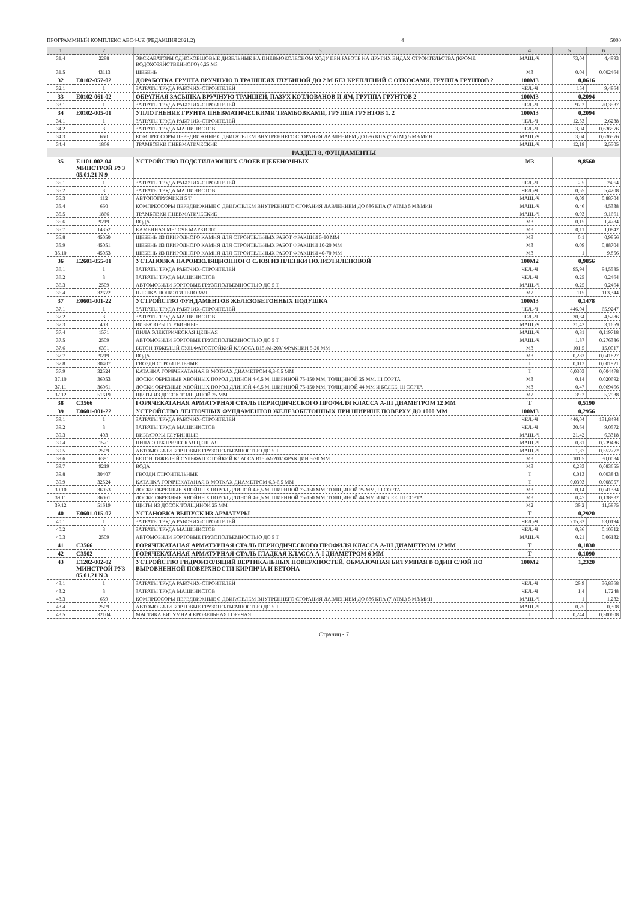ПРОГРАММНЫЙ КОМПЛЕКС АВС4-UZ (РЕДАКЦИЯ 2021.2) 4 5000
| 1 | 2 | 3 | 4 | 5 | 6 |
| --- | --- | --- | --- | --- | --- |
| 31.4 | 2288 | ЭКСКАВАТОРЫ ОДНОКОВШОВЫЕ ДИЗЕЛЬНЫЕ НА ПНЕВМОКОЛЕСНОМ ХОДУ ПРИ РАБОТЕ НА ДРУГИХ ВИДАХ СТРОИТЕЛЬСТВА (КРОМЕ ВОДОХОЗЯЙСТВЕННОГО) 0,25 М3 | МАШ.-Ч | 73,04 | 4,4993 |
| 31.5 | 43113 | ЩЕБЕНЬ | М3 | 0,04 | 0,002464 |
| 32 | Е0102-057-02 | ДОРАБОТКА ГРУНТА ВРУЧНУЮ В ТРАНШЕЯХ ГЛУБИНОЙ ДО 2 М БЕЗ КРЕПЛЕНИЙ С ОТКОСАМИ, ГРУППА ГРУНТОВ 2 | 100М3 | 0,0616 | |
| 32.1 | 1 | ЗАТРАТЫ ТРУДА РАБОЧИХ-СТРОИТЕЛЕЙ | ЧЕЛ.-Ч | 154 | 9,4864 |
| 33 | Е0102-061-02 | ОБРАТНАЯ ЗАСЫПКА ВРУЧНУЮ ТРАНШЕЙ, ПАЗУХ КОТЛОВАНОВ И ЯМ, ГРУППА ГРУНТОВ 2 | 100М3 | 0,2094 | |
| 33.1 | 1 | ЗАТРАТЫ ТРУДА РАБОЧИХ-СТРОИТЕЛЕЙ | ЧЕЛ.-Ч | 97,2 | 20,3537 |
| 34 | Е0102-005-01 | УПЛОТНЕНИЕ ГРУНТА ПНЕВМАТИЧЕСКИМИ ТРАМБОВКАМИ, ГРУППА ГРУНТОВ 1, 2 | 100М3 | 0,2094 | |
| 34.1 | 1 | ЗАТРАТЫ ТРУДА РАБОЧИХ-СТРОИТЕЛЕЙ | ЧЕЛ.-Ч | 12,53 | 2,6238 |
| 34.2 | 3 | ЗАТРАТЫ ТРУДА МАШИНИСТОВ | ЧЕЛ.-Ч | 3,04 | 0,636576 |
| 34.3 | 660 | КОМПРЕССОРЫ ПЕРЕДВИЖНЫЕ С ДВИГАТЕЛЕМ ВНУТРЕННЕГО СГОРАНИЯ ДАВЛЕНИЕМ ДО 686 КПА (7 АТМ.) 5 М3/МИН | МАШ.-Ч | 3,04 | 0,636576 |
| 34.4 | 1866 | ТРАМБОВКИ ПНЕВМАТИЧЕСКИЕ | МАШ.-Ч | 12,18 | 2,5505 |
| РАЗДЕЛ 8. ФУНДАМЕНТЫ | | | | | |
| 35 | Е1101-002-04 МИНСТРОЙ РУЗ 05.01.21 N 9 | УСТРОЙСТВО ПОДСТИЛАЮЩИХ СЛОЕВ ЩЕБЕНОЧНЫХ | М3 | 9,8560 | |
| 35.1 | 1 | ЗАТРАТЫ ТРУДА РАБОЧИХ-СТРОИТЕЛЕЙ | ЧЕЛ.-Ч | 2,5 | 24,64 |
| 35.2 | 3 | ЗАТРАТЫ ТРУДА МАШИНИСТОВ | ЧЕЛ.-Ч | 0,55 | 5,4208 |
| 35.3 | 112 | АВТОПОГРУЗЧИКИ 5 Т | МАШ.-Ч | 0,09 | 0,88704 |
| 35.4 | 660 | КОМПРЕССОРЫ ПЕРЕДВИЖНЫЕ С ДВИГАТЕЛЕМ ВНУТРЕННЕГО СГОРАНИЯ ДАВЛЕНИЕМ ДО 686 КПА (7 АТМ.) 5 М3/МИН | МАШ.-Ч | 0,46 | 4,5338 |
| 35.5 | 1866 | ТРАМБОВКИ ПНЕВМАТИЧЕСКИЕ | МАШ.-Ч | 0,93 | 9,1661 |
| 35.6 | 9219 | ВОДА | М3 | 0,15 | 1,4784 |
| 35.7 | 14352 | КАМЕННАЯ МЕЛОЧЬ МАРКИ 300 | М3 | 0,11 | 1,0842 |
| 35.8 | 45050 | ЩЕБЕНЬ ИЗ ПРИРОДНОГО КАМНЯ ДЛЯ СТРОИТЕЛЬНЫХ РАБОТ ФРАКЦИИ 5-10 ММ | М3 | 0,1 | 0,9856 |
| 35.9 | 45051 | ЩЕБЕНЬ ИЗ ПРИРОДНОГО КАМНЯ ДЛЯ СТРОИТЕЛЬНЫХ РАБОТ ФРАКЦИИ 10-20 ММ | М3 | 0,09 | 0,88704 |
| 35.10 | 45053 | ЩЕБЕНЬ ИЗ ПРИРОДНОГО КАМНЯ ДЛЯ СТРОИТЕЛЬНЫХ РАБОТ ФРАКЦИИ 40-70 ММ | М3 | 1 | 9,856 |
| 36 | Е2601-055-01 | УСТАНОВКА ПАРОИЗОЛЯЦИОННОГО СЛОЯ ИЗ ПЛЕНКИ ПОЛИЭТИЛЕНОВОЙ | 100М2 | 0,9856 | |
| 36.1 | 1 | ЗАТРАТЫ ТРУДА РАБОЧИХ-СТРОИТЕЛЕЙ | ЧЕЛ.-Ч | 95,94 | 94,5585 |
| 36.2 | 3 | ЗАТРАТЫ ТРУДА МАШИНИСТОВ | ЧЕЛ.-Ч | 0,25 | 0,2464 |
| 36.3 | 2509 | АВТОМОБИЛИ БОРТОВЫЕ ГРУЗОПОДЪЕМНОСТЬЮ ДО 5 Т | МАШ.-Ч | 0,25 | 0,2464 |
| 36.4 | 32672 | ПЛЕНКА ПОЛИЭТИЛЕНОВАЯ | М2 | 115 | 113,344 |
| 37 | Е0601-001-22 | УСТРОЙСТВО ФУНДАМЕНТОВ ЖЕЛЕЗОБЕТОННЫХ ПОДУШКА | 100М3 | 0,1478 | |
| 37.1 | 1 | ЗАТРАТЫ ТРУДА РАБОЧИХ-СТРОИТЕЛЕЙ | ЧЕЛ.-Ч | 446,04 | 65,9247 |
| 37.2 | 3 | ЗАТРАТЫ ТРУДА МАШИНИСТОВ | ЧЕЛ.-Ч | 30,64 | 4,5286 |
| 37.3 | 403 | ВИБРАТОРЫ ГЛУБИННЫЕ | МАШ.-Ч | 21,42 | 3,1659 |
| 37.4 | 1571 | ПИЛА ЭЛЕКТРИЧЕСКАЯ ЦЕПНАЯ | МАШ.-Ч | 0,81 | 0,119718 |
| 37.5 | 2509 | АВТОМОБИЛИ БОРТОВЫЕ ГРУЗОПОДЪЕМНОСТЬЮ ДО 5 Т | МАШ.-Ч | 1,87 | 0,276386 |
| 37.6 | 6391 | БЕТОН ТЯЖЕЛЫЙ СУЛЬФАТОСТОЙКИЙ КЛАССА В15 /М-200/ ФРАКЦИИ 5-20 ММ | М3 | 101,5 | 15,0017 |
| 37.7 | 9219 | ВОДА | М3 | 0,283 | 0,041827 |
| 37.8 | 30407 | ГВОЗДИ СТРОИТЕЛЬНЫЕ | Т | 0,013 | 0,001921 |
| 37.9 | 32524 | КАТАНКА ГОРЯЧЕКАТАНАЯ В МОТКАХ ДИАМЕТРОМ 6,3-6,5 ММ | Т | 0,0303 | 0,004478 |
| 37.10 | 36053 | ДОСКИ ОБРЕЗНЫЕ ХВОЙНЫХ ПОРОД ДЛИНОЙ 4-6,5 М, ШИРИНОЙ 75-150 ММ, ТОЛЩИНОЙ 25 ММ, III СОРТА | М3 | 0,14 | 0,020692 |
| 37.11 | 36061 | ДОСКИ ОБРЕЗНЫЕ ХВОЙНЫХ ПОРОД ДЛИНОЙ 4-6,5 М, ШИРИНОЙ 75-150 ММ, ТОЛЩИНОЙ 44 ММ И БОЛЕЕ, III СОРТА | М3 | 0,47 | 0,069466 |
| 37.12 | 51619 | ЩИТЫ ИЗ ДОСОК ТОЛЩИНОЙ 25 ММ | М2 | 39,2 | 5,7938 |
| 38 | С3566 | ГОРЯЧЕКАТАНАЯ АРМАТУРНАЯ СТАЛЬ ПЕРИОДИЧЕСКОГО ПРОФИЛЯ КЛАССА А-III ДИАМЕТРОМ 12 ММ | Т | 0,5190 | |
| 39 | Е0601-001-22 | УСТРОЙСТВО ЛЕНТОЧНЫХ ФУНДАМЕНТОВ ЖЕЛЕЗОБЕТОННЫХ ПРИ ШИРИНЕ ПОВЕРХУ ДО 1000 ММ | 100М3 | 0,2956 | |
| 39.1 | 1 | ЗАТРАТЫ ТРУДА РАБОЧИХ-СТРОИТЕЛЕЙ | ЧЕЛ.-Ч | 446,04 | 131,8494 |
| 39.2 | 3 | ЗАТРАТЫ ТРУДА МАШИНИСТОВ | ЧЕЛ.-Ч | 30,64 | 9,0572 |
| 39.3 | 403 | ВИБРАТОРЫ ГЛУБИННЫЕ | МАШ.-Ч | 21,42 | 6,3318 |
| 39.4 | 1571 | ПИЛА ЭЛЕКТРИЧЕСКАЯ ЦЕПНАЯ | МАШ.-Ч | 0,81 | 0,239436 |
| 39.5 | 2509 | АВТОМОБИЛИ БОРТОВЫЕ ГРУЗОПОДЪЕМНОСТЬЮ ДО 5 Т | МАШ.-Ч | 1,87 | 0,552772 |
| 39.6 | 6391 | БЕТОН ТЯЖЕЛЫЙ СУЛЬФАТОСТОЙКИЙ КЛАССА В15 /М-200/ ФРАКЦИИ 5-20 ММ | М3 | 101,5 | 30,0034 |
| 39.7 | 9219 | ВОДА | М3 | 0,283 | 0,083655 |
| 39.8 | 30407 | ГВОЗДИ СТРОИТЕЛЬНЫЕ | Т | 0,013 | 0,003843 |
| 39.9 | 32524 | КАТАНКА ГОРЯЧЕКАТАНАЯ В МОТКАХ ДИАМЕТРОМ 6,3-6,5 ММ | Т | 0,0303 | 0,008957 |
| 39.10 | 36053 | ДОСКИ ОБРЕЗНЫЕ ХВОЙНЫХ ПОРОД ДЛИНОЙ 4-6,5 М, ШИРИНОЙ 75-150 ММ, ТОЛЩИНОЙ 25 ММ, III СОРТА | М3 | 0,14 | 0,041384 |
| 39.11 | 36061 | ДОСКИ ОБРЕЗНЫЕ ХВОЙНЫХ ПОРОД ДЛИНОЙ 4-6,5 М, ШИРИНОЙ 75-150 ММ, ТОЛЩИНОЙ 44 ММ И БОЛЕЕ, III СОРТА | М3 | 0,47 | 0,138932 |
| 39.12 | 51619 | ЩИТЫ ИЗ ДОСОК ТОЛЩИНОЙ 25 ММ | М2 | 39,2 | 11,5875 |
| 40 | Е0601-015-07 | УСТАНОВКА ВЫПУСК ИЗ АРМАТУРЫ | Т | 0,2920 | |
| 40.1 | 1 | ЗАТРАТЫ ТРУДА РАБОЧИХ-СТРОИТЕЛЕЙ | ЧЕЛ.-Ч | 215,82 | 63,0194 |
| 40.2 | 3 | ЗАТРАТЫ ТРУДА МАШИНИСТОВ | ЧЕЛ.-Ч | 0,36 | 0,10512 |
| 40.3 | 2509 | АВТОМОБИЛИ БОРТОВЫЕ ГРУЗОПОДЪЕМНОСТЬЮ ДО 5 Т | МАШ.-Ч | 0,21 | 0,06132 |
| 41 | С3566 | ГОРЯЧЕКАТАНАЯ АРМАТУРНАЯ СТАЛЬ ПЕРИОДИЧЕСКОГО ПРОФИЛЯ КЛАССА А-III ДИАМЕТРОМ 12 ММ | Т | 0,1830 | |
| 42 | С3502 | ГОРЯЧЕКАТАНАЯ АРМАТУРНАЯ СТАЛЬ ГЛАДКАЯ КЛАССА А-I ДИАМЕТРОМ 6 ММ | Т | 0,1090 | |
| 43 | Е1202-002-02 МИНСТРОЙ РУЗ 05.01.21 N 3 | УСТРОЙСТВО ГИДРОИЗОЛЯЦИЙ ВЕРТИКАЛЬНЫХ ПОВЕРХНОСТЕЙ. ОБМАЗОЧНАЯ БИТУМНАЯ В ОДИН СЛОЙ ПО ВЫРОВНЕННОЙ ПОВЕРХНОСТИ КИРПИЧА И БЕТОНА | 100М2 | 1,2320 | |
| 43.1 | 1 | ЗАТРАТЫ ТРУДА РАБОЧИХ-СТРОИТЕЛЕЙ | ЧЕЛ.-Ч | 29,9 | 36,8368 |
| 43.2 | 3 | ЗАТРАТЫ ТРУДА МАШИНИСТОВ | ЧЕЛ.-Ч | 1,4 | 1,7248 |
| 43.3 | 659 | КОМПРЕССОРЫ ПЕРЕДВИЖНЫЕ С ДВИГАТЕЛЕМ ВНУТРЕННЕГО СГОРАНИЯ ДАВЛЕНИЕМ ДО 686 КПА (7 АТМ.) 5 М3/МИН | МАШ.-Ч | 1 | 1,232 |
| 43.4 | 2509 | АВТОМОБИЛИ БОРТОВЫЕ ГРУЗОПОДЪЕМНОСТЬЮ ДО 5 Т | МАШ.-Ч | 0,25 | 0,308 |
| 43.5 | 32104 | МАСТИКА БИТУМНАЯ КРОВЕЛЬНАЯ ГОРЯЧАЯ | Т | 0,244 | 0,300608 |
Страниц - 7